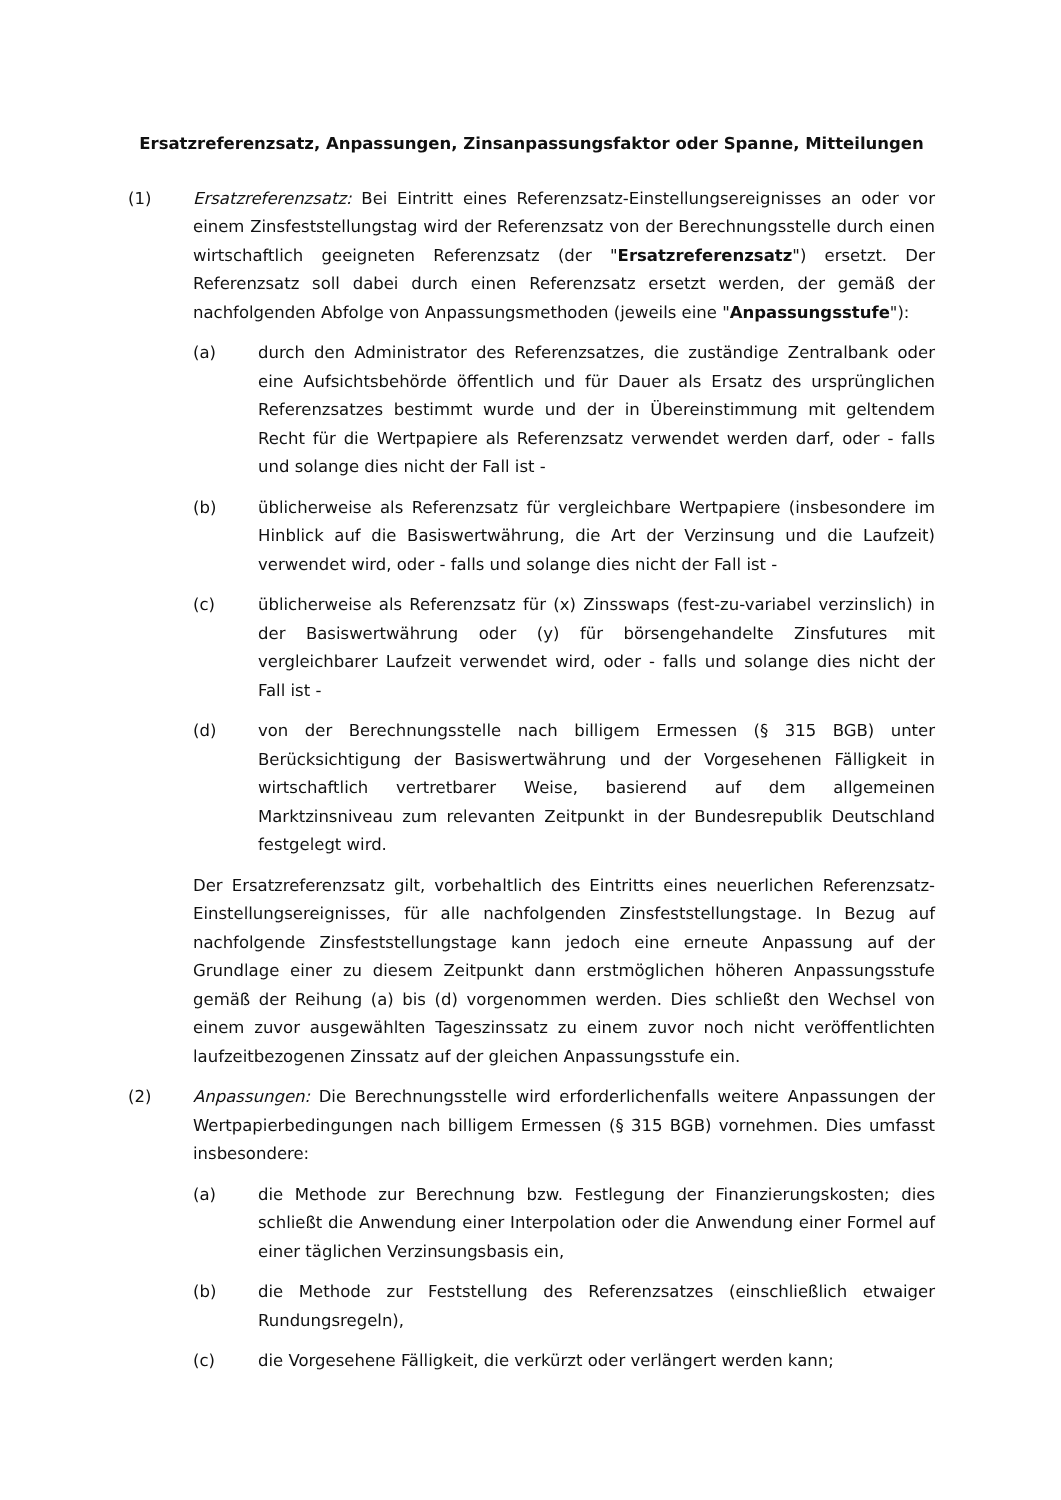Ersatzreferenzsatz, Anpassungen, Zinsanpassungsfaktor oder Spanne, Mitteilungen
(1) Ersatzreferenzsatz: Bei Eintritt eines Referenzsatz-Einstellungsereignisses an oder vor einem Zinsfeststellungstag wird der Referenzsatz von der Berechnungsstelle durch einen wirtschaftlich geeigneten Referenzsatz (der "Ersatzreferenzsatz") ersetzt. Der Referenzsatz soll dabei durch einen Referenzsatz ersetzt werden, der gemäß der nachfolgenden Abfolge von Anpassungsmethoden (jeweils eine "Anpassungsstufe"):
(a) durch den Administrator des Referenzsatzes, die zuständige Zentralbank oder eine Aufsichtsbehörde öffentlich und für Dauer als Ersatz des ursprünglichen Referenzsatzes bestimmt wurde und der in Übereinstimmung mit geltendem Recht für die Wertpapiere als Referenzsatz verwendet werden darf, oder - falls und solange dies nicht der Fall ist -
(b) üblicherweise als Referenzsatz für vergleichbare Wertpapiere (insbesondere im Hinblick auf die Basiswertwährung, die Art der Verzinsung und die Laufzeit) verwendet wird, oder - falls und solange dies nicht der Fall ist -
(c) üblicherweise als Referenzsatz für (x) Zinsswaps (fest-zu-variabel verzinslich) in der Basiswertwährung oder (y) für börsengehandelte Zinsfutures mit vergleichbarer Laufzeit verwendet wird, oder - falls und solange dies nicht der Fall ist -
(d) von der Berechnungsstelle nach billigem Ermessen (§ 315 BGB) unter Berücksichtigung der Basiswertwährung und der Vorgesehenen Fälligkeit in wirtschaftlich vertretbarer Weise, basierend auf dem allgemeinen Marktzinsniveau zum relevanten Zeitpunkt in der Bundesrepublik Deutschland festgelegt wird.
Der Ersatzreferenzsatz gilt, vorbehaltlich des Eintritts eines neuerlichen Referenzsatz-Einstellungsereignisses, für alle nachfolgenden Zinsfeststellungstage. In Bezug auf nachfolgende Zinsfeststellungstage kann jedoch eine erneute Anpassung auf der Grundlage einer zu diesem Zeitpunkt dann erstmöglichen höheren Anpassungsstufe gemäß der Reihung (a) bis (d) vorgenommen werden. Dies schließt den Wechsel von einem zuvor ausgewählten Tageszinssatz zu einem zuvor noch nicht veröffentlichten laufzeitbezogenen Zinssatz auf der gleichen Anpassungsstufe ein.
(2) Anpassungen: Die Berechnungsstelle wird erforderlichenfalls weitere Anpassungen der Wertpapierbedingungen nach billigem Ermessen (§ 315 BGB) vornehmen. Dies umfasst insbesondere:
(a) die Methode zur Berechnung bzw. Festlegung der Finanzierungskosten; dies schließt die Anwendung einer Interpolation oder die Anwendung einer Formel auf einer täglichen Verzinsungsbasis ein,
(b) die Methode zur Feststellung des Referenzsatzes (einschließlich etwaiger Rundungsregeln),
(c) die Vorgesehene Fälligkeit, die verkürzt oder verlängert werden kann;